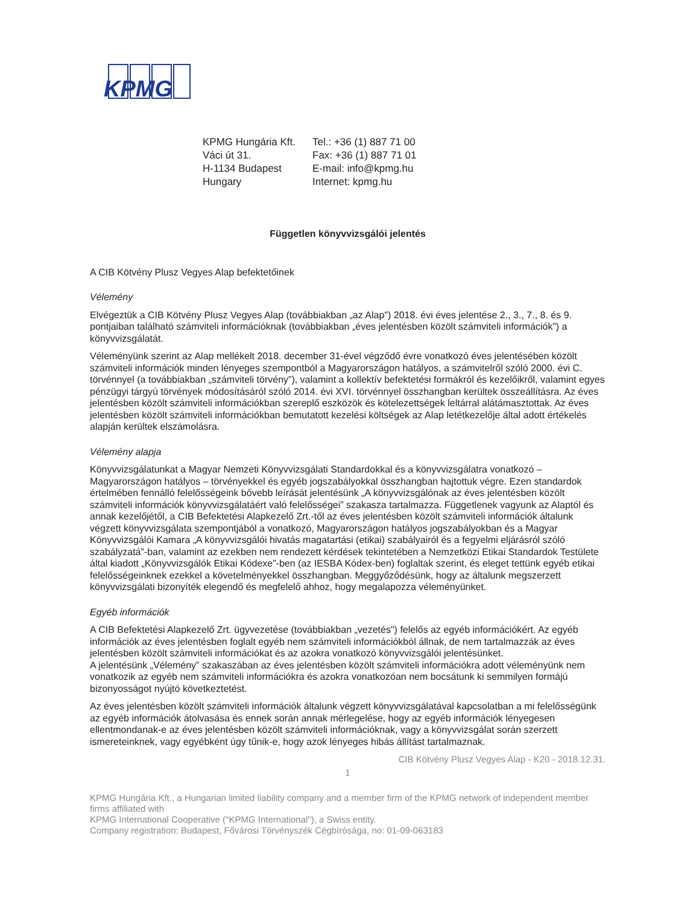KPMG
| KPMG Hungária Kft. | Tel.: +36 (1) 887 71 00 |
| Váci út 31. | Fax: +36 (1) 887 71 01 |
| H-1134 Budapest | E-mail: info@kpmg.hu |
| Hungary | Internet: kpmg.hu |
Független könyvvizsgálói jelentés
A CIB Kötvény Plusz Vegyes Alap befektetőinek
Vélemény
Elvégeztük a CIB Kötvény Plusz Vegyes Alap (továbbiakban „az Alap") 2018. évi éves jelentése 2., 3., 7., 8. és 9. pontjaiban található számviteli információknak (továbbiakban „éves jelentésben közölt számviteli információk”) a könyvvizsgálatát.
Véleményünk szerint az Alap mellékelt 2018. december 31-ével végződő évre vonatkozó éves jelentésében közölt számviteli információk minden lényeges szempontból a Magyarországon hatályos, a számvitelről szóló 2000. évi C. törvénnyel (a továbbiakban „számviteli törvény”), valamint a kollektív befektetési formákról és kezelőikről, valamint egyes pénzügyi tárgyú törvények módosításáról szóló 2014. évi XVI. törvénnyel összhangban kerültek összeállításra. Az éves jelentésben közölt számviteli információkban szereplő eszközök és kötelezettségek leltárral alátámasztottak. Az éves jelentésben közölt számviteli információkban bemutatott kezelési költségek az Alap letétkezelője által adott értékelés alapján kerültek elszámolásra.
Vélemény alapja
Könyvvizsgálatunkat a Magyar Nemzeti Könyvvizsgálati Standardokkal és a könyvvizsgálatra vonatkozó – Magyarországon hatályos – törvényekkel és egyéb jogszabályokkal összhangban hajtottuk végre. Ezen standardok értelmében fennálló felelősségeink bővebb leírását jelentésünk „A könyvvizsgálónak az éves jelentésben közölt számviteli információk könyvvizsgálatáért való felelősségei” szakasza tartalmazza. Függetlenek vagyunk az Alaptól és annak kezelőjétől, a CIB Befektetési Alapkezelő Zrt.-től az éves jelentésben közölt számviteli információk általunk végzett könyvvizsgálata szempontjából a vonatkozó, Magyarországon hatályos jogszabályokban és a Magyar Könyvvizsgálói Kamara „A könyvvizsgálói hivatás magatartási (etikai) szabályairól és a fegyelmi eljárásról szóló szabályzatá”-ban, valamint az ezekben nem rendezett kérdések tekintetében a Nemzetközi Etikai Standardok Testülete által kiadott „Könyvvizsgálók Etikai Kódexe”-ben (az IESBA Kódex-ben) foglaltak szerint, és eleget tettünk egyéb etikai felelősségeinknek ezekkel a követelményekkel összhangban. Meggyőződésünk, hogy az általunk megszerzett könyvvizsgálati bizonyíték elegendő és megfelelő ahhoz, hogy megalapozza véleményünket.
Egyéb információk
A CIB Befektetési Alapkezelő Zrt. ügyvezetése (továbbiakban „vezetés") felelős az egyéb információkért. Az egyéb információk az éves jelentésben foglalt egyéb nem számviteli információkból állnak, de nem tartalmazzák az éves jelentésben közölt számviteli információkat és az azokra vonatkozó könyvvizsgálói jelentésünket.
A jelentésünk „Vélemény” szakaszában az éves jelentésben közölt számviteli információkra adott véleményünk nem vonatkozik az egyéb nem számviteli információkra és azokra vonatkozóan nem bocsátunk ki semmilyen formájú bizonyosságot nyújtó következtetést.
Az éves jelentésben közölt számviteli információk általunk végzett könyvvizsgálatával kapcsolatban a mi felelősségünk az egyéb információk átolvasása és ennek során annak mérlegelése, hogy az egyéb információk lényegesen ellentmondanak-e az éves jelentésben közölt számviteli információknak, vagy a könyvvizsgálat során szerzett ismereteinknek, vagy egyébként úgy tűnik-e, hogy azok lényeges hibás állítást tartalmaznak.
CIB Kötvény Plusz Vegyes Alap - K20 - 2018.12.31.
1
KPMG Hungária Kft., a Hungarian limited liability company and a member firm of the KPMG network of independent member firms affiliated with
KPMG International Cooperative ("KPMG International"), a Swiss entity.
Company registration: Budapest, Fővárosi Törvényszék Cégbírósága, no: 01-09-063183